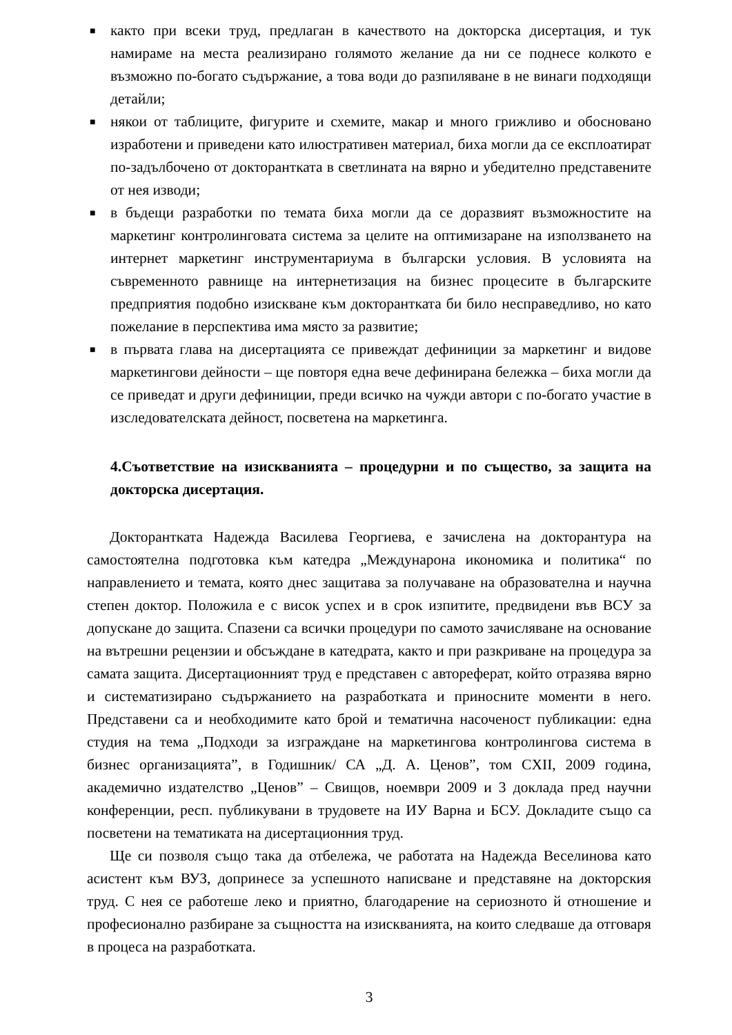■ както при всеки труд, предлаган в качеството на докторска дисертация, и тук намираме на места реализирано голямото желание да ни се поднесе колкото е възможно по-богато съдържание, а това води до разпиляване в не винаги подходящи детайли;
■ някои от таблиците, фигурите и схемите, макар и много грижливо и обосновано изработени и приведени като илюстративен материал, биха могли да се експлоатират по-задълбочено от докторантката в светлината на вярно и убедително представените от нея изводи;
■ в бъдещи разработки по темата биха могли да се доразвият възможностите на маркетинг контролинговата система за целите на оптимизаране на използването на интернет маркетинг инструментариума в български условия. В условията на съвременното равнище на интернетизация на бизнес процесите в българските предприятия подобно изискване към докторантката би било несправедливо, но като пожелание в перспектива има място за развитие;
■ в първата глава на дисертацията се привеждат дефиниции за маркетинг и видове маркетингови дейности – ще повторя една вече дефинирана бележка – биха могли да се приведат и други дефиниции, преди всичко на чужди автори с по-богато участие в изследователската дейност, посветена на маркетинга.
4.Съответствие на изискванията – процедурни и по същество, за защита на докторска дисертация.
Докторантката Надежда Василева Георгиева, е зачислена на докторантура на самостоятелна подготовка към катедра „Междунарона икономика и политика“ по направлението и темата, която днес защитава за получаване на образователна и научна степен доктор. Положила е с висок успех и в срок изпитите, предвидени във ВСУ за допускане до защита. Спазени са всички процедури по самото зачисляване на основание на вътрешни рецензии и обсъждане в катедрата, както и при разкриване на процедура за самата защита. Дисертационният труд е представен с автореферат, който отразява вярно и систематизирано съдържанието на разработката и приносните моменти в него. Представени са и необходимите като брой и тематична насоченост публикации: една студия на тема „Подходи за изграждане на маркетингова контролингова система в бизнес организацията”, в Годишник/ СА „Д. А. Ценов”, том CXII, 2009 година, академично издателство „Ценов” – Свищов, ноември 2009 и 3 доклада пред научни конференции, респ. публикувани в трудовете на ИУ Варна и БСУ. Докладите също са посветени на тематиката на дисертационния труд.
Ще си позволя също така да отбележа, че работата на Надежда Веселинова като асистент към ВУЗ, допринесе за успешното написване и представяне на докторския труд. С нея се работеше леко и приятно, благодарение на сериозното й отношение и професионално разбиране за същността на изискванията, на които следваше да отговаря в процеса на разработката.
3